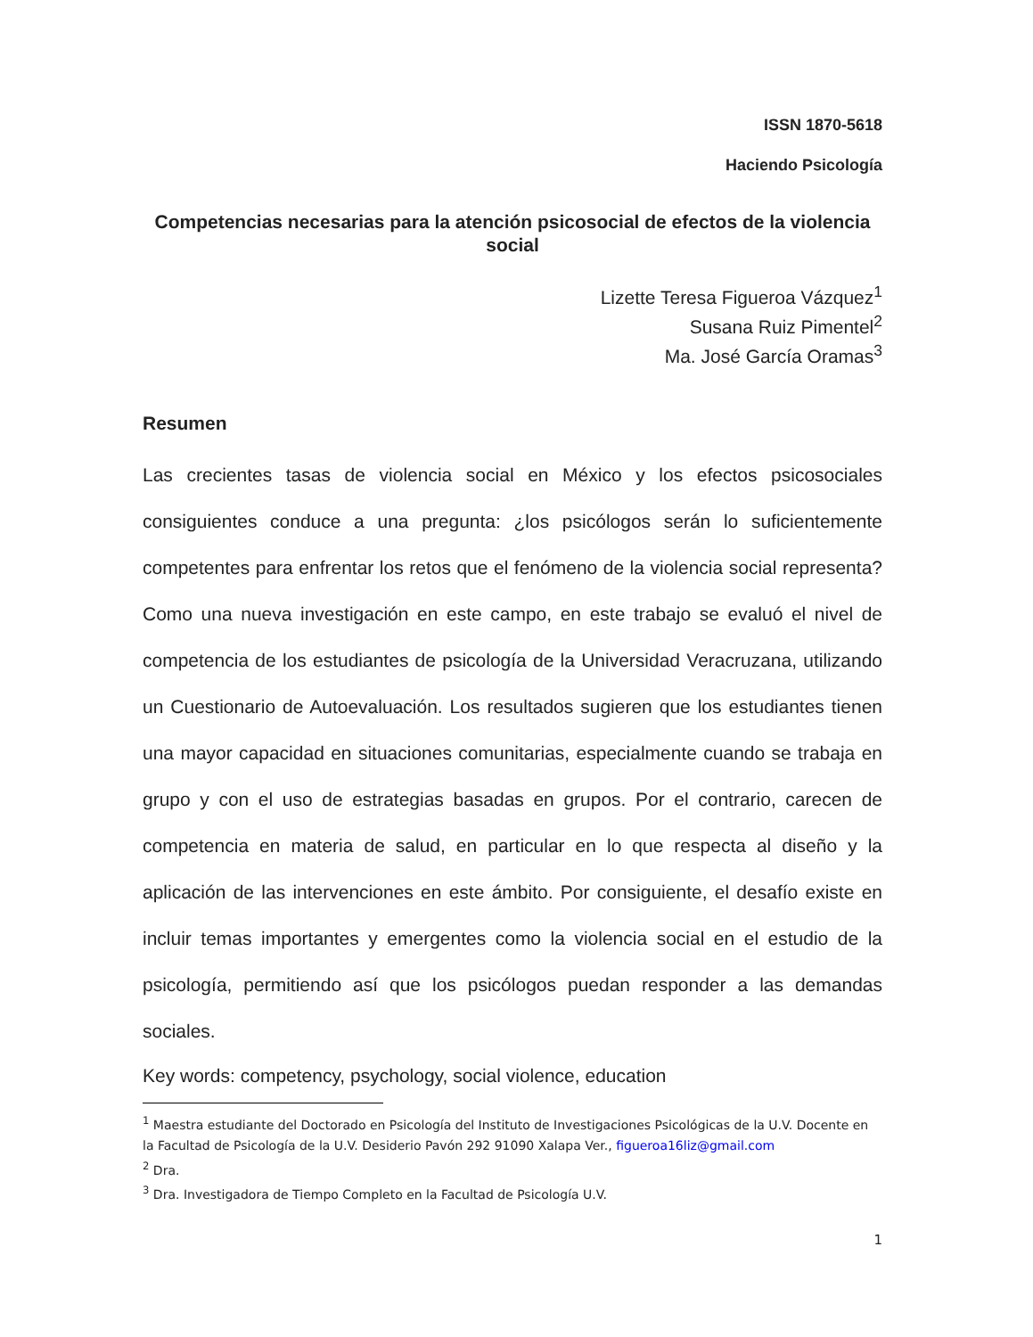ISSN 1870-5618
Haciendo Psicología
Competencias necesarias para la atención psicosocial de efectos de la violencia social
Lizette Teresa Figueroa Vázquez<sup>1</sup>
Susana Ruiz Pimentel<sup>2</sup>
Ma. José García Oramas<sup>3</sup>
Resumen
Las crecientes tasas de violencia social en México y los efectos psicosociales consiguientes conduce a una pregunta: ¿los psicólogos serán lo suficientemente competentes para enfrentar los retos que el fenómeno de la violencia social representa? Como una nueva investigación en este campo, en este trabajo se evaluó el nivel de competencia de los estudiantes de psicología de la Universidad Veracruzana, utilizando un Cuestionario de Autoevaluación. Los resultados sugieren que los estudiantes tienen una mayor capacidad en situaciones comunitarias, especialmente cuando se trabaja en grupo y con el uso de estrategias basadas en grupos. Por el contrario, carecen de competencia en materia de salud, en particular en lo que respecta al diseño y la aplicación de las intervenciones en este ámbito. Por consiguiente, el desafío existe en incluir temas importantes y emergentes como la violencia social en el estudio de la psicología, permitiendo así que los psicólogos puedan responder a las demandas sociales.
Key words: competency, psychology, social violence, education
<sup>1</sup> Maestra estudiante del Doctorado en Psicología del Instituto de Investigaciones Psicológicas de la U.V. Docente en la Facultad de Psicología de la U.V. Desiderio Pavón 292 91090 Xalapa Ver., figueroa16liz@gmail.com
<sup>2</sup> Dra.
<sup>3</sup> Dra. Investigadora de Tiempo Completo en la Facultad de Psicología U.V.
1